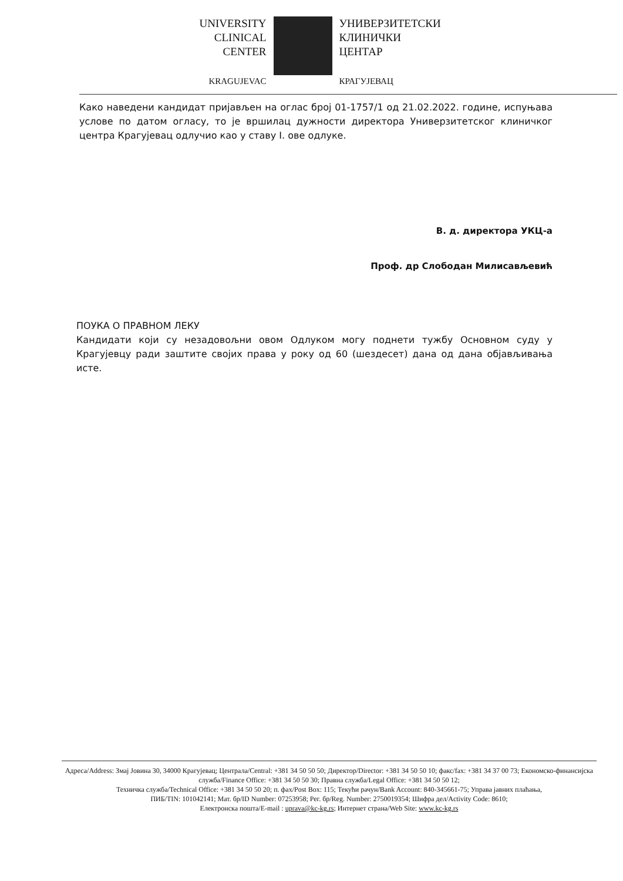UNIVERSITY
CLINICAL
CENTER
KRAGUJEVAC
УНИВЕРЗИТЕТСКИ
КЛИНИЧКИ
ЦЕНТАР
КРАГУЈЕВАЦ
Како наведени кандидат пријављен на оглас број 01-1757/1 од 21.02.2022. године, испуњава услове по датом огласу, то је вршилац дужности директора Универзитетског клиничког центра Крагујевац одлучио као у ставу I. ове одлуке.
В. д. директора УКЦ-а
Проф. др Слободан Милисављевић
ПОУКА О ПРАВНОМ ЛЕКУ
Кандидати који су незадовољни овом Одлуком могу поднети тужбу Основном суду у Крагујевцу ради заштите својих права у року од 60 (шездесет) дана од дана објављивања исте.
Адреса/Address: Змај Јовина 30, 34000 Крагујевац; Централа/Central: +381 34 50 50 50; Директор/Director: +381 34 50 50 10; факс/fax: +381 34 37 00 73; Економско-финансијска служба/Finance Office: +381 34 50 50 30; Правна служба/Legal Office: +381 34 50 50 12;
Техничка служба/Technical Office: +381 34 50 50 20; п. фах/Post Box: 115; Текући рачун/Bank Account: 840-345661-75; Управа јавних плаћања,
ПИБ/TIN: 101042141; Мат. бр/ID Number: 07253958; Рег. бр/Reg. Number: 2750019354; Шифра дел/Activity Code: 8610;
Електронска пошта/E-mail : uprava@kc-kg.rs; Интернет страна/Web Site: www.kc-kg.rs